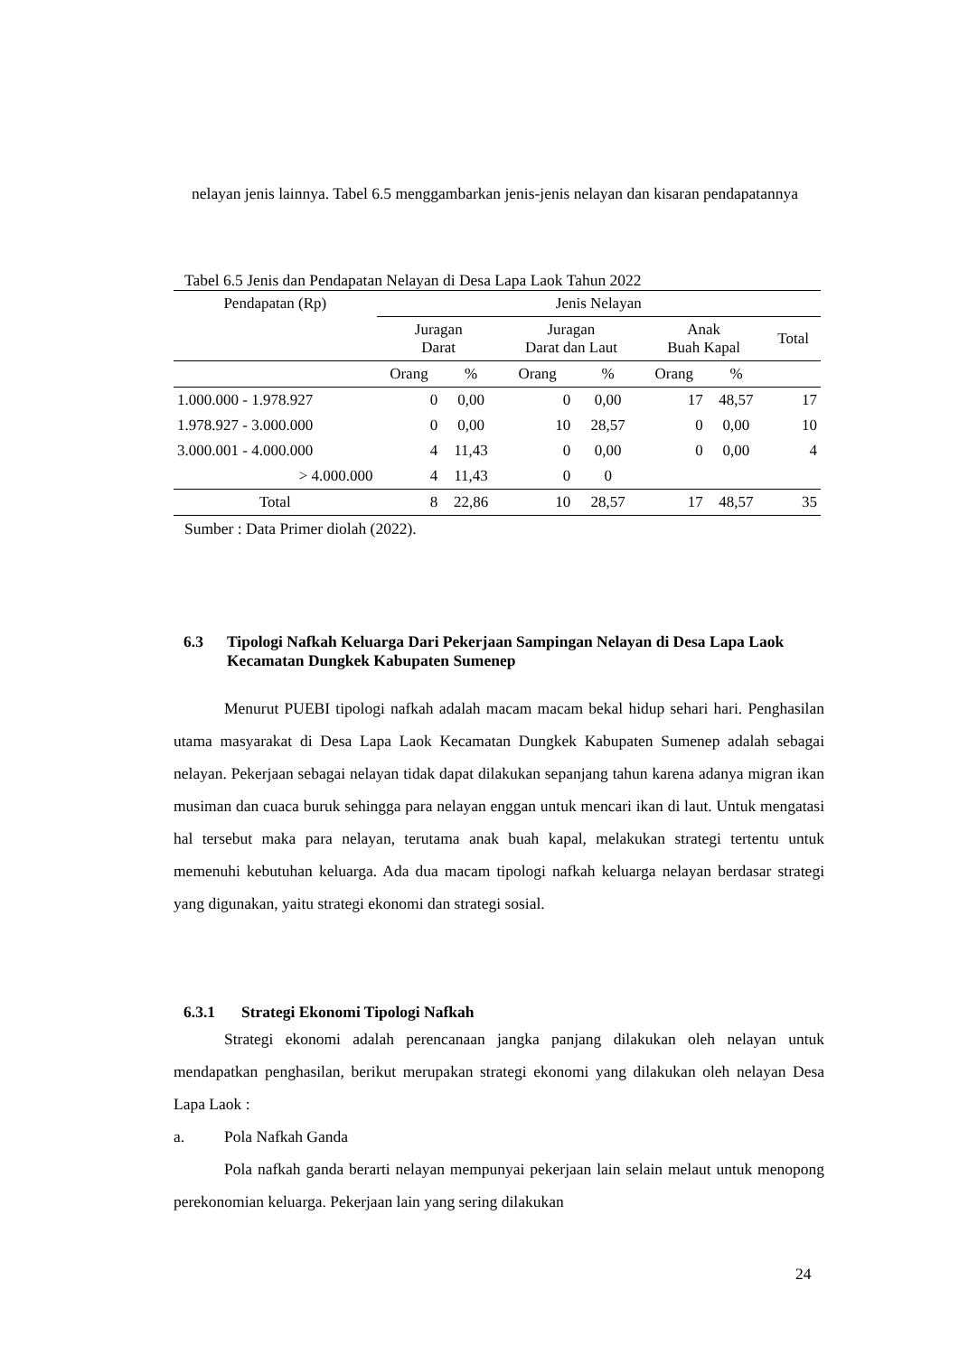nelayan jenis lainnya. Tabel 6.5 menggambarkan jenis-jenis nelayan dan kisaran pendapatannya
Tabel 6.5 Jenis dan Pendapatan Nelayan di Desa Lapa Laok Tahun 2022
| Pendapatan (Rp) | Jenis Nelayan | | | | | | |
| --- | --- | --- | --- | --- | --- | --- | --- |
| | Juragan Darat | | Juragan Darat dan Laut | | Anak Buah Kapal | | Total |
| | Orang | % | Orang | % | Orang | % | |
| 1.000.000 - 1.978.927 | 0 | 0,00 | 0 | 0,00 | 17 | 48,57 | 17 |
| 1.978.927 - 3.000.000 | 0 | 0,00 | 10 | 28,57 | 0 | 0,00 | 10 |
| 3.000.001 - 4.000.000 | 4 | 11,43 | 0 | 0,00 | 0 | 0,00 | 4 |
| > 4.000.000 | 4 | 11,43 | 0 | 0 | | | |
| Total | 8 | 22,86 | 10 | 28,57 | 17 | 48,57 | 35 |
Sumber : Data Primer diolah (2022).
6.3 Tipologi Nafkah Keluarga Dari Pekerjaan Sampingan Nelayan di Desa Lapa Laok Kecamatan Dungkek Kabupaten Sumenep
Menurut PUEBI tipologi nafkah adalah macam macam bekal hidup sehari hari. Penghasilan utama masyarakat di Desa Lapa Laok Kecamatan Dungkek Kabupaten Sumenep adalah sebagai nelayan. Pekerjaan sebagai nelayan tidak dapat dilakukan sepanjang tahun karena adanya migran ikan musiman dan cuaca buruk sehingga para nelayan enggan untuk mencari ikan di laut. Untuk mengatasi hal tersebut maka para nelayan, terutama anak buah kapal, melakukan strategi tertentu untuk memenuhi kebutuhan keluarga. Ada dua macam tipologi nafkah keluarga nelayan berdasar strategi yang digunakan, yaitu strategi ekonomi dan strategi sosial.
6.3.1 Strategi Ekonomi Tipologi Nafkah
Strategi ekonomi adalah perencanaan jangka panjang dilakukan oleh nelayan untuk mendapatkan penghasilan, berikut merupakan strategi ekonomi yang dilakukan oleh nelayan Desa Lapa Laok :
a. Pola Nafkah Ganda
Pola nafkah ganda berarti nelayan mempunyai pekerjaan lain selain melaut untuk menopong perekonomian keluarga. Pekerjaan lain yang sering dilakukan
24